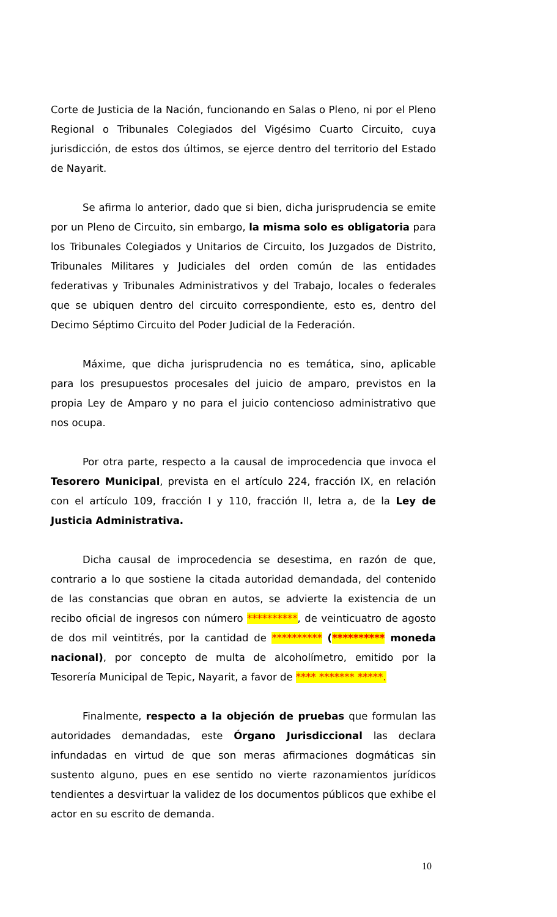Corte de Justicia de la Nación, funcionando en Salas o Pleno, ni por el Pleno Regional o Tribunales Colegiados del Vigésimo Cuarto Circuito, cuya jurisdicción, de estos dos últimos, se ejerce dentro del territorio del Estado de Nayarit.
Se afirma lo anterior, dado que si bien, dicha jurisprudencia se emite por un Pleno de Circuito, sin embargo, la misma solo es obligatoria para los Tribunales Colegiados y Unitarios de Circuito, los Juzgados de Distrito, Tribunales Militares y Judiciales del orden común de las entidades federativas y Tribunales Administrativos y del Trabajo, locales o federales que se ubiquen dentro del circuito correspondiente, esto es, dentro del Decimo Séptimo Circuito del Poder Judicial de la Federación.
Máxime, que dicha jurisprudencia no es temática, sino, aplicable para los presupuestos procesales del juicio de amparo, previstos en la propia Ley de Amparo y no para el juicio contencioso administrativo que nos ocupa.
Por otra parte, respecto a la causal de improcedencia que invoca el Tesorero Municipal, prevista en el artículo 224, fracción IX, en relación con el artículo 109, fracción I y 110, fracción II, letra a, de la Ley de Justicia Administrativa.
Dicha causal de improcedencia se desestima, en razón de que, contrario a lo que sostiene la citada autoridad demandada, del contenido de las constancias que obran en autos, se advierte la existencia de un recibo oficial de ingresos con número **********, de veinticuatro de agosto de dos mil veintitrés, por la cantidad de ********** (********** moneda nacional), por concepto de multa de alcoholímetro, emitido por la Tesorería Municipal de Tepic, Nayarit, a favor de **** ******* *****.
Finalmente, respecto a la objeción de pruebas que formulan las autoridades demandadas, este Órgano Jurisdiccional las declara infundadas en virtud de que son meras afirmaciones dogmáticas sin sustento alguno, pues en ese sentido no vierte razonamientos jurídicos tendientes a desvirtuar la validez de los documentos públicos que exhibe el actor en su escrito de demanda.
10